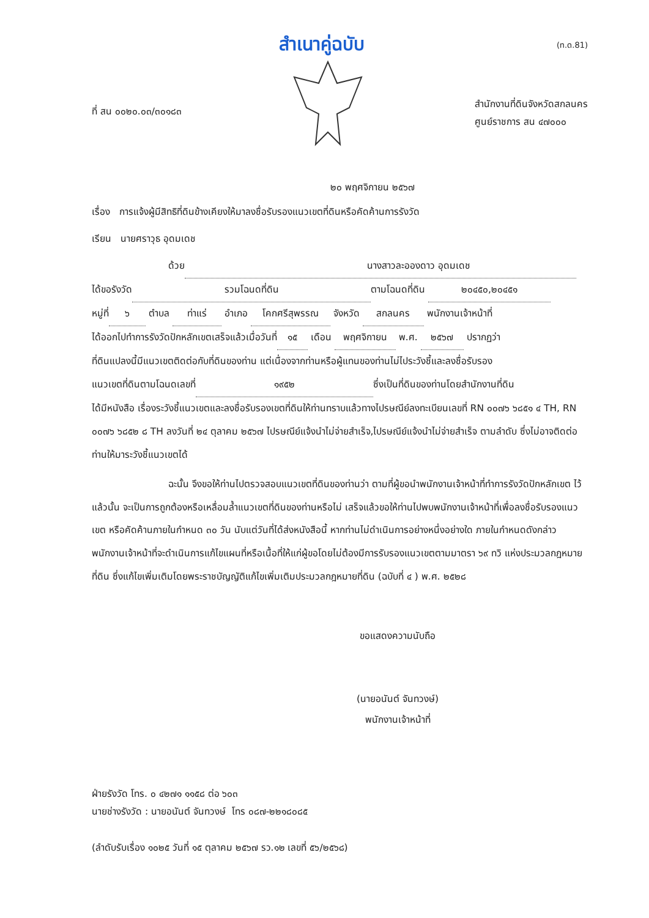สำเนาคู่ฉบับ
(ท.ด.81)
ที่ สน ๐๐๒๐.๐๓/๓๐๑๘๓
สำนักงานที่ดินจังหวัดสกลนคร
ศูนย์ราชการ สน ๔๗๐๐๐
๒๐ พฤศจิกายน ๒๕๖๗
เรื่อง การแจ้งผู้มีสิทธิที่ดินข้างเคียงให้มาลงชื่อรับรองแนวเขตที่ดินหรือคัดค้านการรังวัด
เรียน นายศราวุธ อุดมเดช
ด้วย นางสาวละอองดาว อุดมเดช
ได้ขอรังวัด รวมโฉนดที่ดิน ตามโฉนดที่ดิน ๒๐๔๕๐,๒๐๔๕๑
หมู่ที่ ๖ ตำบล ท่าแร่ อำเภอ โคกศรีสุพรรณ จังหวัด สกลนคร พนักงานเจ้าหน้าที่
ได้ออกไปทำการรังวัดปักหลักเขตเสร็จแล้วเมื่อวันที่ ๑๕ เดือน พฤศจิกายน พ.ศ. ๒๕๖๗ ปรากฏว่า
ที่ดินแปลงนี้มีแนวเขตติดต่อกับที่ดินของท่าน แต่เนื่องจากท่านหรือผู้แทนของท่านไม่ไประวังชี้และลงชื่อรับรอง
แนวเขตที่ดินตามโฉนดเลขที่ ๑๙๕๒ ซึ่งเป็นที่ดินของท่านโดยสำนักงานที่ดิน
ได้มีหนังสือ เรื่องระวังชี้แนวเขตและลงชื่อรับรองเขตที่ดินให้ท่านทราบแล้วทางไปรษณีย์ลงทะเบียนเลขที่ RN ๐๐๗๖ ๖๘๕๑ ๔ TH, RN ๐๐๗๖ ๖๘๕๒ ๘ TH ลงวันที่ ๒๔ ตุลาคม ๒๕๖๗ ไปรษณีย์แจ้งนำไม่จ่ายสำเร็จ,ไปรษณีย์แจ้งนำไม่จ่ายสำเร็จ ตามลำดับ ซึ่งไม่อาจติดต่อท่านให้มาระวังชี้แนวเขตได้
ฉะนั้น จึงขอให้ท่านไปตรวจสอบแนวเขตที่ดินของท่านว่า ตามที่ผู้ขอนำพนักงานเจ้าหน้าที่ทำการรังวัดปักหลักเขต ไว้แล้วนั้น จะเป็นการถูกต้องหรือเหลื่อมล้ำแนวเขตที่ดินของท่านหรือไม่ เสร็จแล้วขอให้ท่านไปพบพนักงานเจ้าหน้าที่เพื่อลงชื่อรับรองแนวเขต หรือคัดค้านภายในกำหนด ๓๐ วัน นับแต่วันที่ได้ส่งหนังสือนี้ หากท่านไม่ดำเนินการอย่างหนึ่งอย่างใด ภายในกำหนดดังกล่าว พนักงานเจ้าหน้าที่จะดำเนินการแก้ไขแผนที่หรือเนื้อที่ให้แก่ผู้ขอโดยไม่ต้องมีการรับรองแนวเขตตามมาตรา ๖๙ ทวิ แห่งประมวลกฎหมายที่ดิน ซึ่งแก้ไขเพิ่มเติมโดยพระราชบัญญัติแก้ไขเพิ่มเติมประมวลกฎหมายที่ดิน (ฉบับที่ ๔ ) พ.ศ. ๒๕๒๘
ขอแสดงความนับถือ
(นายอนันต์ จันทวงษ์)
พนักงานเจ้าหน้าที่
ฝ่ายรังวัด โทร. ๐ ๔๒๗๑ ๑๑๕๘ ต่อ ๖๐๓
นายช่างรังวัด : นายอนันต์ จันทวงษ์ โทร ๐๘๗-๒๒๑๘๐๘๕
(ลำดับรับเรื่อง ๑๐๒๕ วันที่ ๑๕ ตุลาคม ๒๕๖๗ รว.๑๒ เลขที่ ๕๖/๒๕๖๘)